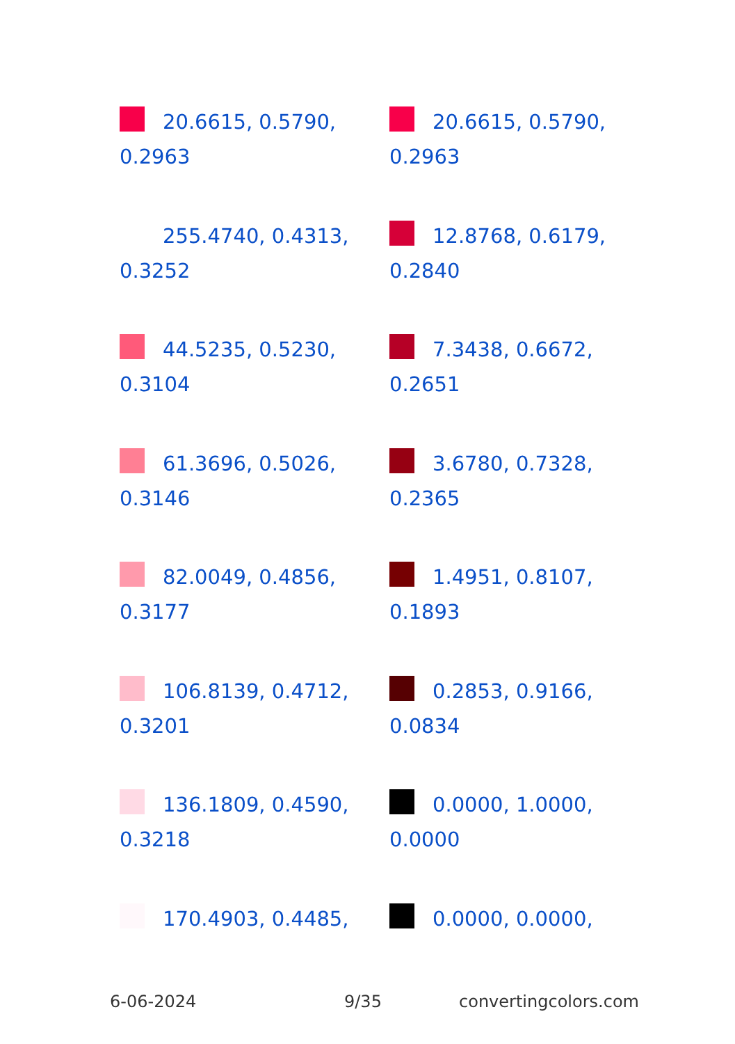20.6615, 0.5790, 0.2963
20.6615, 0.5790, 0.2963
255.4740, 0.4313, 0.3252
12.8768, 0.6179, 0.2840
44.5235, 0.5230, 0.3104
7.3438, 0.6672, 0.2651
61.3696, 0.5026, 0.3146
3.6780, 0.7328, 0.2365
82.0049, 0.4856, 0.3177
1.4951, 0.8107, 0.1893
106.8139, 0.4712, 0.3201
0.2853, 0.9166, 0.0834
136.1809, 0.4590, 0.3218
0.0000, 1.0000, 0.0000
170.4903, 0.4485,
0.0000, 0.0000,
6-06-2024 9/35 convertingcolors.com